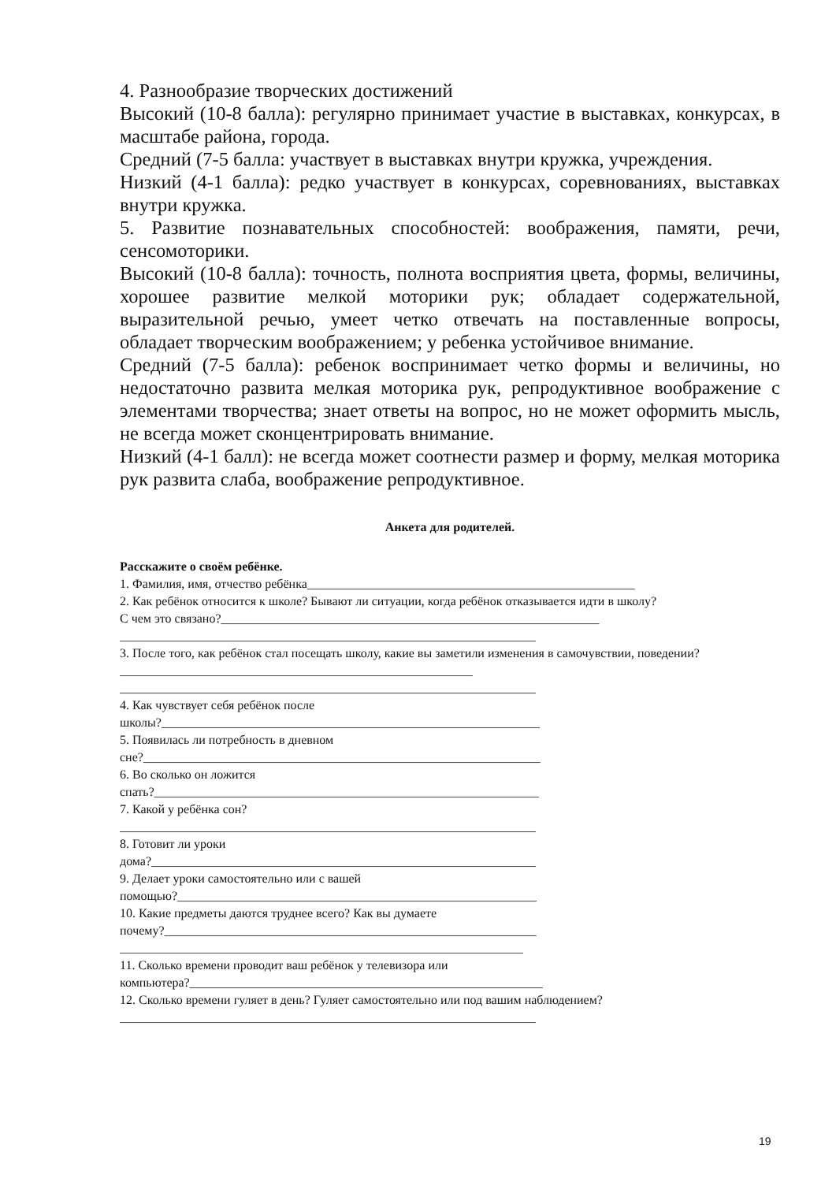4. Разнообразие творческих достижений
Высокий (10-8 балла): регулярно принимает участие в выставках, конкурсах, в масштабе района, города.
Средний (7-5 балла: участвует в выставках внутри кружка, учреждения.
Низкий (4-1 балла): редко участвует в конкурсах, соревнованиях, выставках внутри кружка.
5. Развитие познавательных способностей: воображения, памяти, речи, сенсомоторики.
Высокий (10-8 балла): точность, полнота восприятия цвета, формы, величины, хорошее развитие мелкой моторики рук; обладает содержательной, выразительной речью, умеет четко отвечать на поставленные вопросы, обладает творческим воображением; у ребенка устойчивое внимание.
Средний (7-5 балла): ребенок воспринимает четко формы и величины, но недостаточно развита мелкая моторика рук, репродуктивное воображение с элементами творчества; знает ответы на вопрос, но не может оформить мысль, не всегда может сконцентрировать внимание.
Низкий (4-1 балл): не всегда может соотнести размер и форму, мелкая моторика рук развита слаба, воображение репродуктивное.
Анкета для родителей.
Расскажите о своём ребёнке.
1. Фамилия, имя, отчество ребёнка____________________________________________________
2. Как ребёнок относится к школе? Бывают ли ситуации, когда ребёнок отказывается идти в школу?
С чем это связано?____________________________________________________________
__________________________________________________________________
3. После того, как ребёнок стал посещать школу, какие вы заметили изменения в самочувствии, поведении?________________________________________________________
__________________________________________________________________
4. Как чувствует себя ребёнок после
школы?____________________________________________________________
5. Появилась ли потребность в дневном
сне?_______________________________________________________________
6. Во сколько он ложится
спать?_____________________________________________________________
7. Какой у ребёнка сон?
__________________________________________________________________
8. Готовит ли уроки
дома?_____________________________________________________________
9. Делает уроки самостоятельно или с вашей
помощью?_________________________________________________________
10. Какие предметы даются труднее всего? Как вы думаете
почему?___________________________________________________________
________________________________________________________________
11. Сколько времени проводит ваш ребёнок у телевизора или
компьютера?________________________________________________________
12. Сколько времени гуляет в день? Гуляет самостоятельно или под вашим наблюдением?
__________________________________________________________________
19